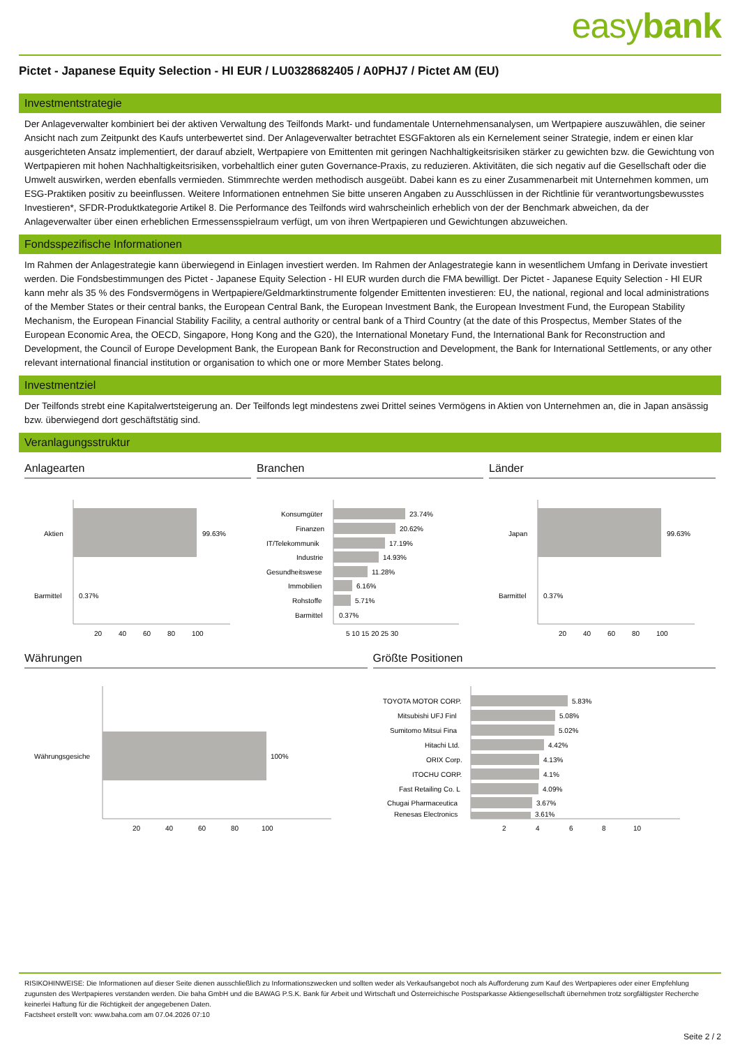easybank
Pictet - Japanese Equity Selection - HI EUR / LU0328682405 / A0PHJ7 / Pictet AM (EU)
Investmentstrategie
Der Anlageverwalter kombiniert bei der aktiven Verwaltung des Teilfonds Markt- und fundamentale Unternehmensanalysen, um Wertpapiere auszuwählen, die seiner Ansicht nach zum Zeitpunkt des Kaufs unterbewertet sind. Der Anlageverwalter betrachtet ESGFaktoren als ein Kernelement seiner Strategie, indem er einen klar ausgerichteten Ansatz implementiert, der darauf abzielt, Wertpapiere von Emittenten mit geringen Nachhaltigkeitsrisiken stärker zu gewichten bzw. die Gewichtung von Wertpapieren mit hohen Nachhaltigkeitsrisiken, vorbehaltlich einer guten Governance-Praxis, zu reduzieren. Aktivitäten, die sich negativ auf die Gesellschaft oder die Umwelt auswirken, werden ebenfalls vermieden. Stimmrechte werden methodisch ausgeübt. Dabei kann es zu einer Zusammenarbeit mit Unternehmen kommen, um ESG-Praktiken positiv zu beeinflussen. Weitere Informationen entnehmen Sie bitte unseren Angaben zu Ausschlüssen in der Richtlinie für verantwortungsbewusstes Investieren*, SFDR-Produktkategorie Artikel 8. Die Performance des Teilfonds wird wahrscheinlich erheblich von der der Benchmark abweichen, da der Anlageverwalter über einen erheblichen Ermessensspielraum verfügt, um von ihren Wertpapieren und Gewichtungen abzuweichen.
Fondsspezifische Informationen
Im Rahmen der Anlagestrategie kann überwiegend in Einlagen investiert werden. Im Rahmen der Anlagestrategie kann in wesentlichem Umfang in Derivate investiert werden. Die Fondsbestimmungen des Pictet - Japanese Equity Selection - HI EUR wurden durch die FMA bewilligt. Der Pictet - Japanese Equity Selection - HI EUR kann mehr als 35 % des Fondsvermögens in Wertpapiere/Geldmarktinstrumente folgender Emittenten investieren: EU, the national, regional and local administrations of the Member States or their central banks, the European Central Bank, the European Investment Bank, the European Investment Fund, the European Stability Mechanism, the European Financial Stability Facility, a central authority or central bank of a Third Country (at the date of this Prospectus, Member States of the European Economic Area, the OECD, Singapore, Hong Kong and the G20), the International Monetary Fund, the International Bank for Reconstruction and Development, the Council of Europe Development Bank, the European Bank for Reconstruction and Development, the Bank for International Settlements, or any other relevant international financial institution or organisation to which one or more Member States belong.
Investmentziel
Der Teilfonds strebt eine Kapitalwertsteigerung an. Der Teilfonds legt mindestens zwei Drittel seines Vermögens in Aktien von Unternehmen an, die in Japan ansässig bzw. überwiegend dort geschäftstätig sind.
Veranlagungsstruktur
Anlagearten
99.63%
Aktien
0.37%
Barmittel
20
40
60
80
100
Branchen
Konsumgüter
23.74%
Finanzen
20.62%
IT/Telekommunik
17.19%
Industrie
14.93%
Gesundheitswese
11.28%
Immobilien
6.16%
Rohstoffe
5.71%
Barmittel
0.37%
5 10 15 20 25 30
Länder
99.63%
Japan
0.37%
Barmittel
20
40
60
80
100
Währungen
100%
Währungsgesiche
20
40
60
80
100
Größte Positionen
TOYOTA MOTOR CORP.
5.83%
Mitsubishi UFJ Finl
5.08%
Sumitomo Mitsui Fina
5.02%
Hitachi Ltd.
4.42%
ORIX Corp.
4.13%
ITOCHU CORP.
4.1%
Fast Retailing Co. L
4.09%
Chugai Pharmaceutica
3.67%
Renesas Electronics
3.61%
2
4
6
8
10
RISIKOHINWEISE: Die Informationen auf dieser Seite dienen ausschließlich zu Informationszwecken und sollten weder als Verkaufsangebot noch als Aufforderung zum Kauf des Wertpapieres oder einer Empfehlung zugunsten des Wertpapieres verstanden werden. Die baha GmbH und die BAWAG P.S.K. Bank für Arbeit und Wirtschaft und Österreichische Postsparkasse Aktiengesellschaft übernehmen trotz sorgfältigster Recherche keinerlei Haftung für die Richtigkeit der angegebenen Daten.
Factsheet erstellt von: www.baha.com am 07.04.2026 07:10
Seite 2 / 2